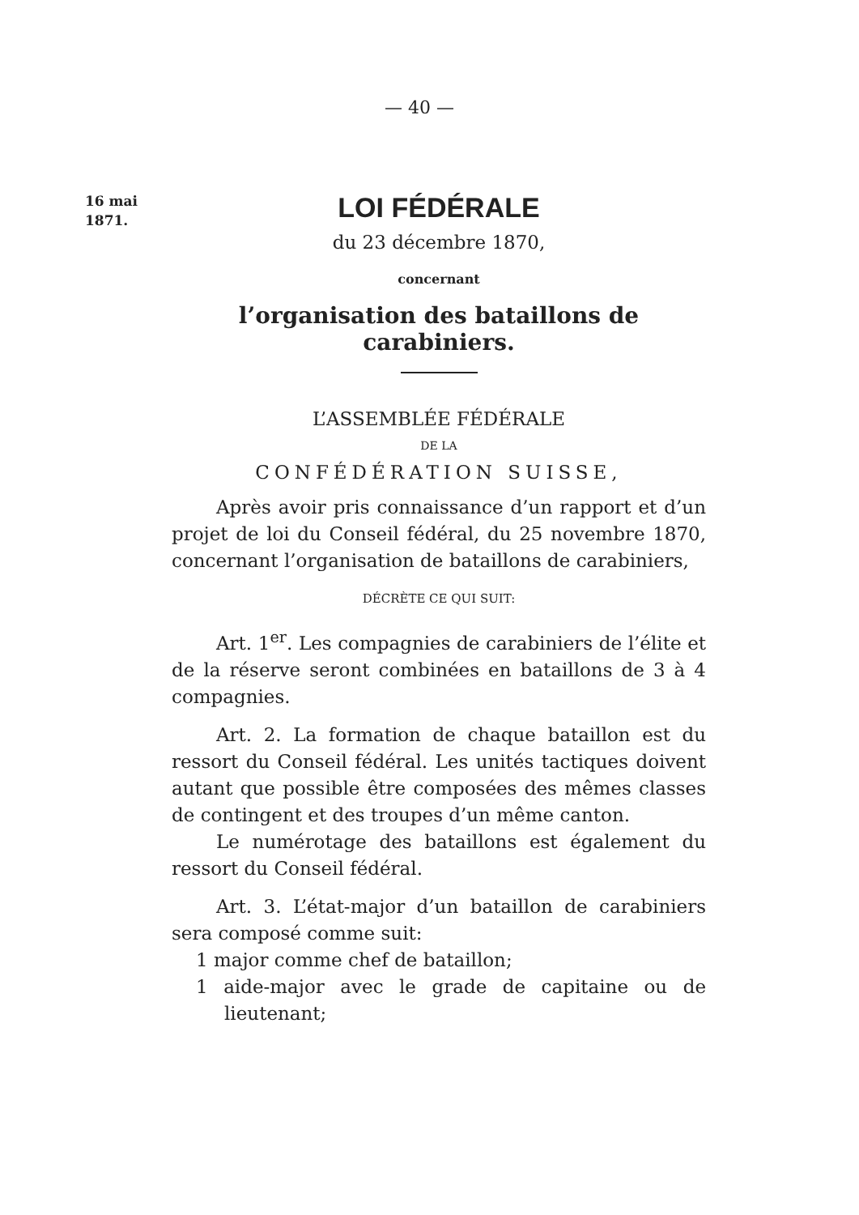— 40 —
16 mai
1871.
LOI FÉDÉRALE
du 23 décembre 1870,
concernant
l’organisation des bataillons de carabiniers.
L’ASSEMBLÉE FÉDÉRALE
DE LA
CONFÉDÉRATION SUISSE,
Après avoir pris connaissance d’un rapport et d’un projet de loi du Conseil fédéral, du 25 novembre 1870, concernant l’organisation de bataillons de carabiniers,
DÉCRÈTE CE QUI SUIT:
Art. 1<sup>er</sup>. Les compagnies de carabiniers de l’élite et de la réserve seront combinées en bataillons de 3 à 4 compagnies.
Art. 2. La formation de chaque bataillon est du ressort du Conseil fédéral. Les unités tactiques doivent autant que possible être composées des mêmes classes de contingent et des troupes d’un même canton.
Le numérotage des bataillons est également du ressort du Conseil fédéral.
Art. 3. L’état-major d’un bataillon de carabiniers sera composé comme suit:
1 major comme chef de bataillon;
1 aide-major avec le grade de capitaine ou de lieutenant;